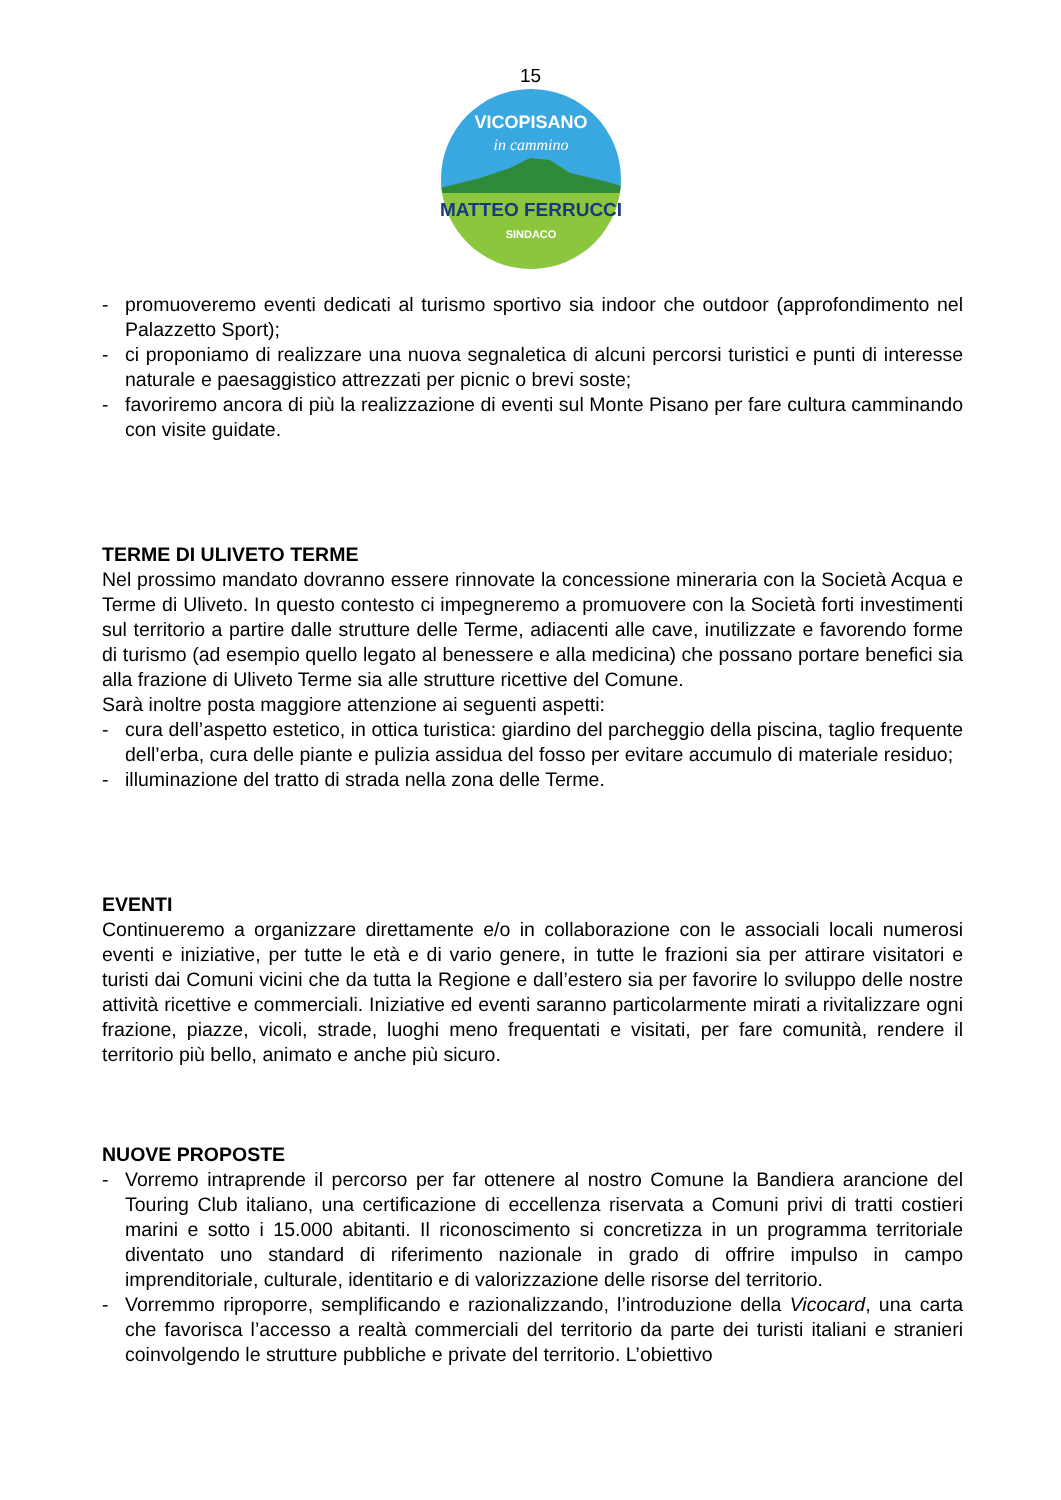15
VICOPISANO
in cammino
MATTEO FERRUCCI
SINDACO
- promuoveremo eventi dedicati al turismo sportivo sia indoor che outdoor (approfondimento nel Palazzetto Sport);
- ci proponiamo di realizzare una nuova segnaletica di alcuni percorsi turistici e punti di interesse naturale e paesaggistico attrezzati per picnic o brevi soste;
- favoriremo ancora di più la realizzazione di eventi sul Monte Pisano per fare cultura camminando con visite guidate.
TERME DI ULIVETO TERME
Nel prossimo mandato dovranno essere rinnovate la concessione mineraria con la Società Acqua e Terme di Uliveto. In questo contesto ci impegneremo a promuovere con la Società forti investimenti sul territorio a partire dalle strutture delle Terme, adiacenti alle cave, inutilizzate e favorendo forme di turismo (ad esempio quello legato al benessere e alla medicina) che possano portare benefici sia alla frazione di Uliveto Terme sia alle strutture ricettive del Comune.
Sarà inoltre posta maggiore attenzione ai seguenti aspetti:
- cura dell’aspetto estetico, in ottica turistica: giardino del parcheggio della piscina, taglio frequente dell’erba, cura delle piante e pulizia assidua del fosso per evitare accumulo di materiale residuo;
- illuminazione del tratto di strada nella zona delle Terme.
EVENTI
Continueremo a organizzare direttamente e/o in collaborazione con le associali locali numerosi eventi e iniziative, per tutte le età e di vario genere, in tutte le frazioni sia per attirare visitatori e turisti dai Comuni vicini che da tutta la Regione e dall’estero sia per favorire lo sviluppo delle nostre attività ricettive e commerciali. Iniziative ed eventi saranno particolarmente mirati a rivitalizzare ogni frazione, piazze, vicoli, strade, luoghi meno frequentati e visitati, per fare comunità, rendere il territorio più bello, animato e anche più sicuro.
NUOVE PROPOSTE
- Vorremo intraprende il percorso per far ottenere al nostro Comune la Bandiera arancione del Touring Club italiano, una certificazione di eccellenza riservata a Comuni privi di tratti costieri marini e sotto i 15.000 abitanti. Il riconoscimento si concretizza in un programma territoriale diventato uno standard di riferimento nazionale in grado di offrire impulso in campo imprenditoriale, culturale, identitario e di valorizzazione delle risorse del territorio.
- Vorremmo riproporre, semplificando e razionalizzando, l’introduzione della Vicocard, una carta che favorisca l’accesso a realtà commerciali del territorio da parte dei turisti italiani e stranieri coinvolgendo le strutture pubbliche e private del territorio. L’obiettivo